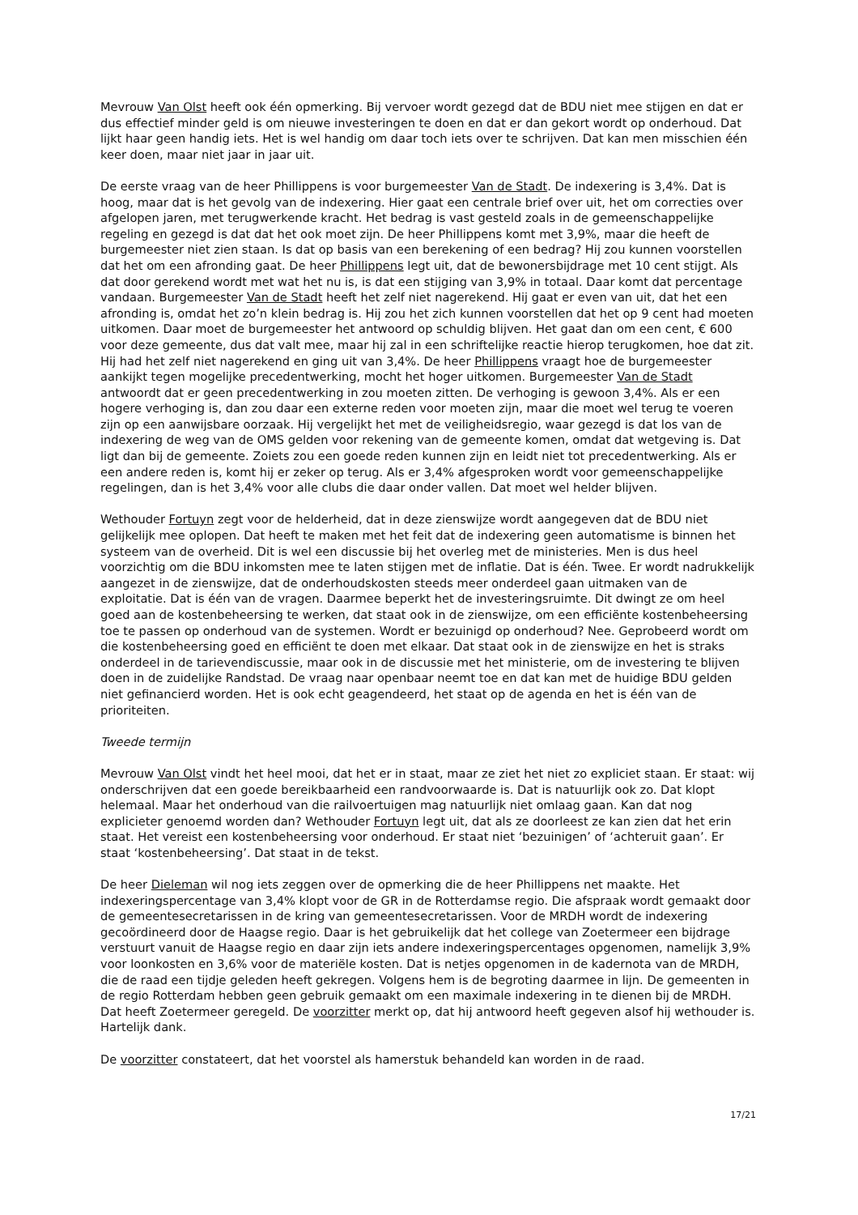Mevrouw Van Olst heeft ook één opmerking. Bij vervoer wordt gezegd dat de BDU niet mee stijgen en dat er dus effectief minder geld is om nieuwe investeringen te doen en dat er dan gekort wordt op onderhoud. Dat lijkt haar geen handig iets. Het is wel handig om daar toch iets over te schrijven. Dat kan men misschien één keer doen, maar niet jaar in jaar uit.
De eerste vraag van de heer Phillippens is voor burgemeester Van de Stadt. De indexering is 3,4%. Dat is hoog, maar dat is het gevolg van de indexering. Hier gaat een centrale brief over uit, het om correcties over afgelopen jaren, met terugwerkende kracht. Het bedrag is vast gesteld zoals in de gemeenschappelijke regeling en gezegd is dat dat het ook moet zijn. De heer Phillippens komt met 3,9%, maar die heeft de burgemeester niet zien staan. Is dat op basis van een berekening of een bedrag? Hij zou kunnen voorstellen dat het om een afronding gaat. De heer Phillippens legt uit, dat de bewonersbijdrage met 10 cent stijgt. Als dat door gerekend wordt met wat het nu is, is dat een stijging van 3,9% in totaal. Daar komt dat percentage vandaan. Burgemeester Van de Stadt heeft het zelf niet nagerekend. Hij gaat er even van uit, dat het een afronding is, omdat het zo’n klein bedrag is. Hij zou het zich kunnen voorstellen dat het op 9 cent had moeten uitkomen. Daar moet de burgemeester het antwoord op schuldig blijven. Het gaat dan om een cent, € 600 voor deze gemeente, dus dat valt mee, maar hij zal in een schriftelijke reactie hierop terugkomen, hoe dat zit. Hij had het zelf niet nagerekend en ging uit van 3,4%. De heer Phillippens vraagt hoe de burgemeester aankijkt tegen mogelijke precedentwerking, mocht het hoger uitkomen. Burgemeester Van de Stadt antwoordt dat er geen precedentwerking in zou moeten zitten. De verhoging is gewoon 3,4%. Als er een hogere verhoging is, dan zou daar een externe reden voor moeten zijn, maar die moet wel terug te voeren zijn op een aanwijsbare oorzaak. Hij vergelijkt het met de veiligheidsregio, waar gezegd is dat los van de indexering de weg van de OMS gelden voor rekening van de gemeente komen, omdat dat wetgeving is. Dat ligt dan bij de gemeente. Zoiets zou een goede reden kunnen zijn en leidt niet tot precedentwerking. Als er een andere reden is, komt hij er zeker op terug. Als er 3,4% afgesproken wordt voor gemeenschappelijke regelingen, dan is het 3,4% voor alle clubs die daar onder vallen. Dat moet wel helder blijven.
Wethouder Fortuyn zegt voor de helderheid, dat in deze zienswijze wordt aangegeven dat de BDU niet gelijkelijk mee oplopen. Dat heeft te maken met het feit dat de indexering geen automatisme is binnen het systeem van de overheid. Dit is wel een discussie bij het overleg met de ministeries. Men is dus heel voorzichtig om die BDU inkomsten mee te laten stijgen met de inflatie. Dat is één. Twee. Er wordt nadrukkelijk aangezet in de zienswijze, dat de onderhoudskosten steeds meer onderdeel gaan uitmaken van de exploitatie. Dat is één van de vragen. Daarmee beperkt het de investeringsruimte. Dit dwingt ze om heel goed aan de kostenbeheersing te werken, dat staat ook in de zienswijze, om een efficiënte kostenbeheersing toe te passen op onderhoud van de systemen. Wordt er bezuinigd op onderhoud? Nee. Geprobeerd wordt om die kostenbeheersing goed en efficiënt te doen met elkaar. Dat staat ook in de zienswijze en het is straks onderdeel in de tarievendiscussie, maar ook in de discussie met het ministerie, om de investering te blijven doen in de zuidelijke Randstad. De vraag naar openbaar neemt toe en dat kan met de huidige BDU gelden niet gefinancierd worden. Het is ook echt geagendeerd, het staat op de agenda en het is één van de prioriteiten.
Tweede termijn
Mevrouw Van Olst vindt het heel mooi, dat het er in staat, maar ze ziet het niet zo expliciet staan. Er staat: wij onderschrijven dat een goede bereikbaarheid een randvoorwaarde is. Dat is natuurlijk ook zo. Dat klopt helemaal. Maar het onderhoud van die railvoertuigen mag natuurlijk niet omlaag gaan. Kan dat nog explicieter genoemd worden dan? Wethouder Fortuyn legt uit, dat als ze doorleest ze kan zien dat het erin staat. Het vereist een kostenbeheersing voor onderhoud. Er staat niet ‘bezuinigen’ of ‘achteruit gaan’. Er staat ‘kostenbeheersing’. Dat staat in de tekst.
De heer Dieleman wil nog iets zeggen over de opmerking die de heer Phillippens net maakte. Het indexeringspercentage van 3,4% klopt voor de GR in de Rotterdamse regio. Die afspraak wordt gemaakt door de gemeentesecretarissen in de kring van gemeentesecretarissen. Voor de MRDH wordt de indexering gecoördineerd door de Haagse regio. Daar is het gebruikelijk dat het college van Zoetermeer een bijdrage verstuurt vanuit de Haagse regio en daar zijn iets andere indexeringspercentages opgenomen, namelijk 3,9% voor loonkosten en 3,6% voor de materiële kosten. Dat is netjes opgenomen in de kadernota van de MRDH, die de raad een tijdje geleden heeft gekregen. Volgens hem is de begroting daarmee in lijn. De gemeenten in de regio Rotterdam hebben geen gebruik gemaakt om een maximale indexering in te dienen bij de MRDH. Dat heeft Zoetermeer geregeld. De voorzitter merkt op, dat hij antwoord heeft gegeven alsof hij wethouder is. Hartelijk dank.
De voorzitter constateert, dat het voorstel als hamerstuk behandeld kan worden in de raad.
17/21